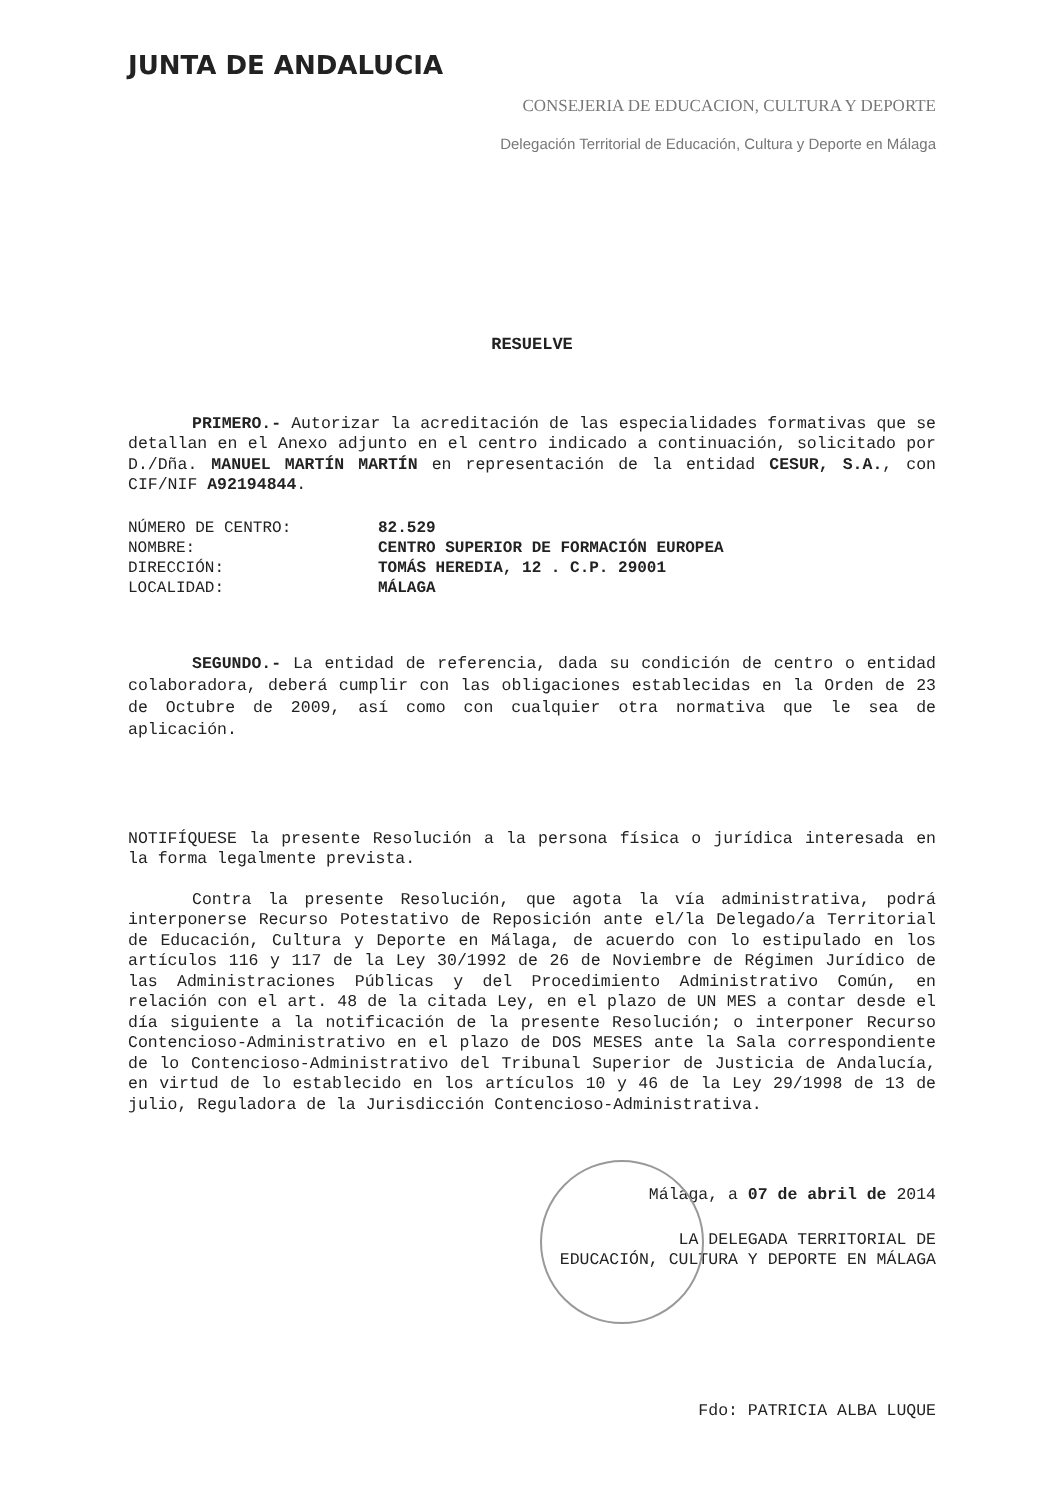JUNTA DE ANDALUCIA
CONSEJERIA DE EDUCACION, CULTURA Y DEPORTE
Delegación Territorial de Educación, Cultura y Deporte en Málaga
RESUELVE
PRIMERO.- Autorizar la acreditación de las especialidades formativas que se detallan en el Anexo adjunto en el centro indicado a continuación, solicitado por D./Dña. MANUEL MARTÍN MARTÍN en representación de la entidad CESUR, S.A., con CIF/NIF A92194844.
| NÚMERO DE CENTRO: | 82.529 |
| NOMBRE: | CENTRO SUPERIOR DE FORMACIÓN EUROPEA |
| DIRECCIÓN: | TOMÁS HEREDIA, 12 . C.P. 29001 |
| LOCALIDAD: | MÁLAGA |
SEGUNDO.- La entidad de referencia, dada su condición de centro o entidad colaboradora, deberá cumplir con las obligaciones establecidas en la Orden de 23 de Octubre de 2009, así como con cualquier otra normativa que le sea de aplicación.
NOTIFÍQUESE la presente Resolución a la persona física o jurídica interesada en la forma legalmente prevista.
Contra la presente Resolución, que agota la vía administrativa, podrá interponerse Recurso Potestativo de Reposición ante el/la Delegado/a Territorial de Educación, Cultura y Deporte en Málaga, de acuerdo con lo estipulado en los artículos 116 y 117 de la Ley 30/1992 de 26 de Noviembre de Régimen Jurídico de las Administraciones Públicas y del Procedimiento Administrativo Común, en relación con el art. 48 de la citada Ley, en el plazo de UN MES a contar desde el día siguiente a la notificación de la presente Resolución; o interponer Recurso Contencioso-Administrativo en el plazo de DOS MESES ante la Sala correspondiente de lo Contencioso-Administrativo del Tribunal Superior de Justicia de Andalucía, en virtud de lo establecido en los artículos 10 y 46 de la Ley 29/1998 de 13 de julio, Reguladora de la Jurisdicción Contencioso-Administrativa.
Málaga, a 07 de abril de 2014
LA DELEGADA TERRITORIAL DE
EDUCACIÓN, CULTURA Y DEPORTE EN MÁLAGA
Fdo: PATRICIA ALBA LUQUE